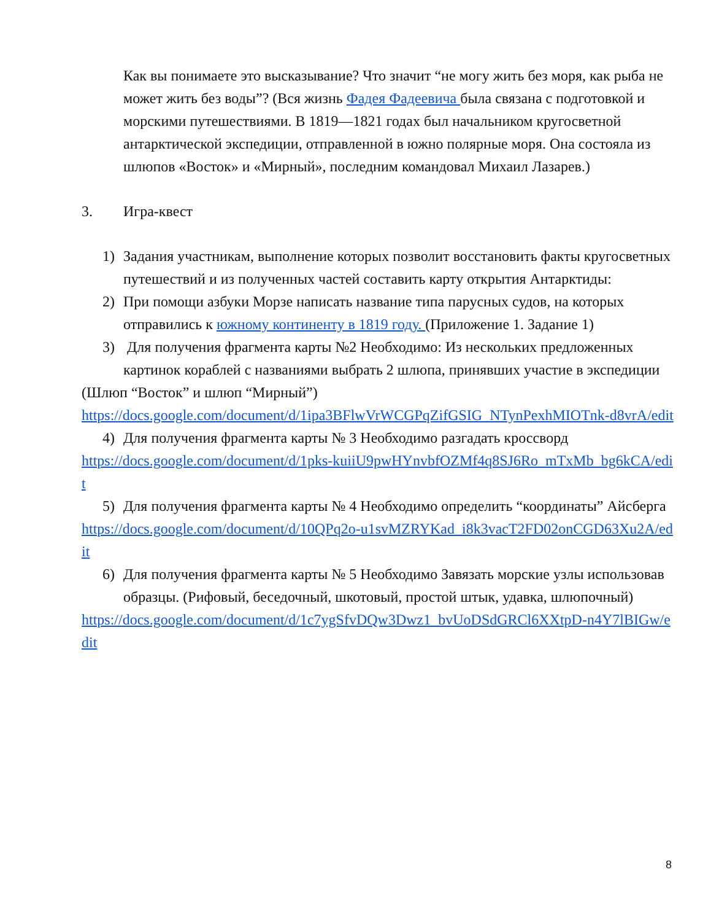Как вы понимаете это высказывание? Что значит “не могу жить без моря, как рыба не может жить без воды”? (Вся жизнь Фадея Фадеевича была связана с подготовкой и морскими путешествиями. В 1819—1821 годах был начальником кругосветной антарктической экспедиции, отправленной в южно полярные моря. Она состояла из шлюпов «Восток» и «Мирный», последним командовал Михаил Лазарев.)
3. Игра-квест
1) Задания участникам, выполнение которых позволит восстановить факты кругосветных путешествий и из полученных частей составить карту открытия Антарктиды:
2) При помощи азбуки Морзе написать название типа парусных судов, на которых отправились к южному континенту в 1819 году. (Приложение 1. Задание 1)
3) Для получения фрагмента карты №2 Необходимо: Из нескольких предложенных картинок кораблей с названиями выбрать 2 шлюпа, принявших участие в экспедиции
(Шлюп “Восток” и шлюп “Мирный”)
https://docs.google.com/document/d/1ipa3BFlwVrWCGPqZifGSIG_NTynPexhMIOTnk-d8vrA/edit
4) Для получения фрагмента карты № 3 Необходимо разгадать кроссворд
https://docs.google.com/document/d/1pks-kuiiU9pwHYnvbfOZMf4q8SJ6Ro_mTxMb_bg6kCA/edit
5) Для получения фрагмента карты № 4 Необходимо определить “координаты” Айсберга
https://docs.google.com/document/d/10QPq2o-u1svMZRYKad_i8k3vacT2FD02onCGD63Xu2A/edit
6) Для получения фрагмента карты № 5 Необходимо Завязать морские узлы использовав образцы. (Рифовый, беседочный, шкотовый, простой штык, удавка, шлюпочный)
https://docs.google.com/document/d/1c7ygSfvDQw3Dwz1_bvUoDSdGRCl6XXtpD-n4Y7lBIGw/edit
8